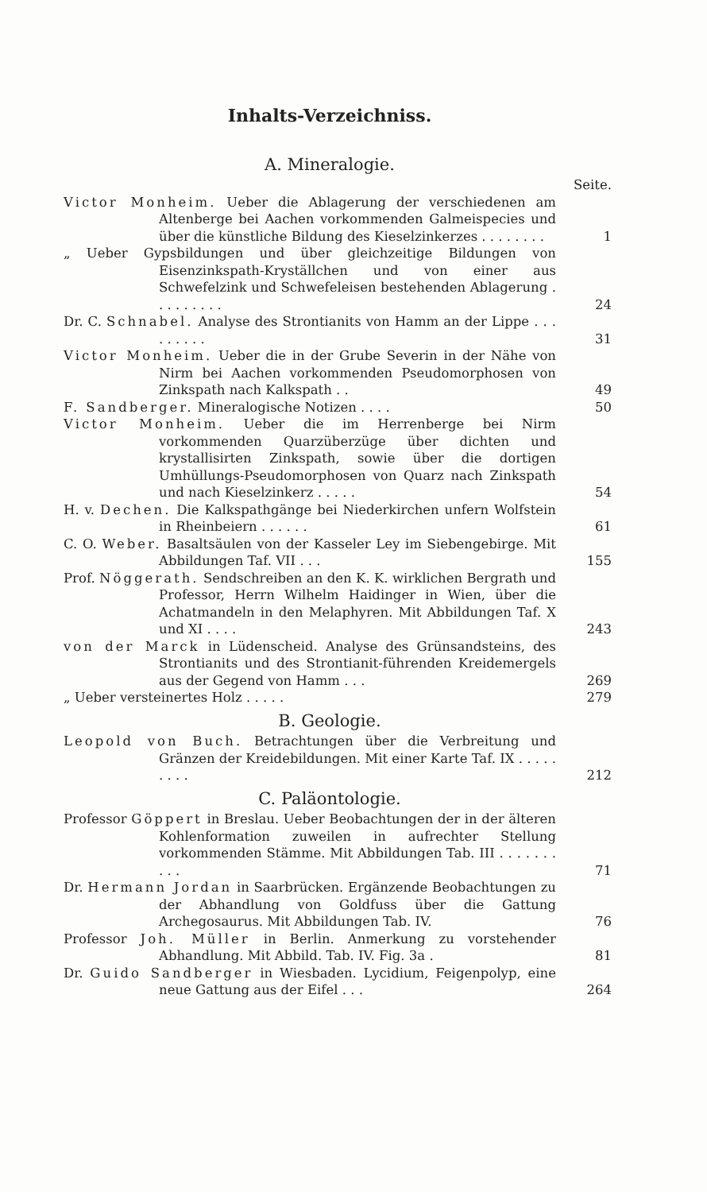Inhalts-Verzeichniss.
A. Mineralogie.
Seite.
Victor Monheim. Ueber die Ablagerung der verschiedenen am Altenberge bei Aachen vorkommenden Galmeispecies und über die künstliche Bildung des Kieselzinkerzes . . . . . . . .
1
„ Ueber Gypsbildungen und über gleichzeitige Bildungen von Eisenzinkspath-Kryställchen und von einer aus Schwefelzink und Schwefeleisen bestehenden Ablagerung . . . . . . . . .
24
Dr. C. Schnabel. Analyse des Strontianits von Hamm an der Lippe . . . . . . . . .
31
Victor Monheim. Ueber die in der Grube Severin in der Nähe von Nirm bei Aachen vorkommenden Pseudomorphosen von Zinkspath nach Kalkspath . .
49
F. Sandberger. Mineralogische Notizen . . . .
50
Victor Monheim. Ueber die im Herrenberge bei Nirm vorkommenden Quarzüberzüge über dichten und krystallisirten Zinkspath, sowie über die dortigen Umhüllungs-Pseudomorphosen von Quarz nach Zinkspath und nach Kieselzinkerz . . . . .
54
H. v. Dechen. Die Kalkspathgänge bei Niederkirchen unfern Wolfstein in Rheinbeiern . . . . . .
61
C. O. Weber. Basaltsäulen von der Kasseler Ley im Siebengebirge. Mit Abbildungen Taf. VII . . .
155
Prof. Nöggerath. Sendschreiben an den K. K. wirklichen Bergrath und Professor, Herrn Wilhelm Haidinger in Wien, über die Achatmandeln in den Melaphyren. Mit Abbildungen Taf. X und XI . . . .
243
von der Marck in Lüdenscheid. Analyse des Grünsandsteins, des Strontianits und des Strontianit-führenden Kreidemergels aus der Gegend von Hamm . . .
269
„ Ueber versteinertes Holz . . . . .
279
B. Geologie.
Leopold von Buch. Betrachtungen über die Verbreitung und Gränzen der Kreidebildungen. Mit einer Karte Taf. IX . . . . . . . . .
212
C. Paläontologie.
Professor Göppert in Breslau. Ueber Beobachtungen der in der älteren Kohlenformation zuweilen in aufrechter Stellung vorkommenden Stämme. Mit Abbildungen Tab. III . . . . . . . . . .
71
Dr. Hermann Jordan in Saarbrücken. Ergänzende Beobachtungen zu der Abhandlung von Goldfuss über die Gattung Archegosaurus. Mit Abbildungen Tab. IV.
76
Professor Joh. Müller in Berlin. Anmerkung zu vorstehender Abhandlung. Mit Abbild. Tab. IV. Fig. 3a .
81
Dr. Guido Sandberger in Wiesbaden. Lycidium, Feigenpolyp, eine neue Gattung aus der Eifel . . .
264